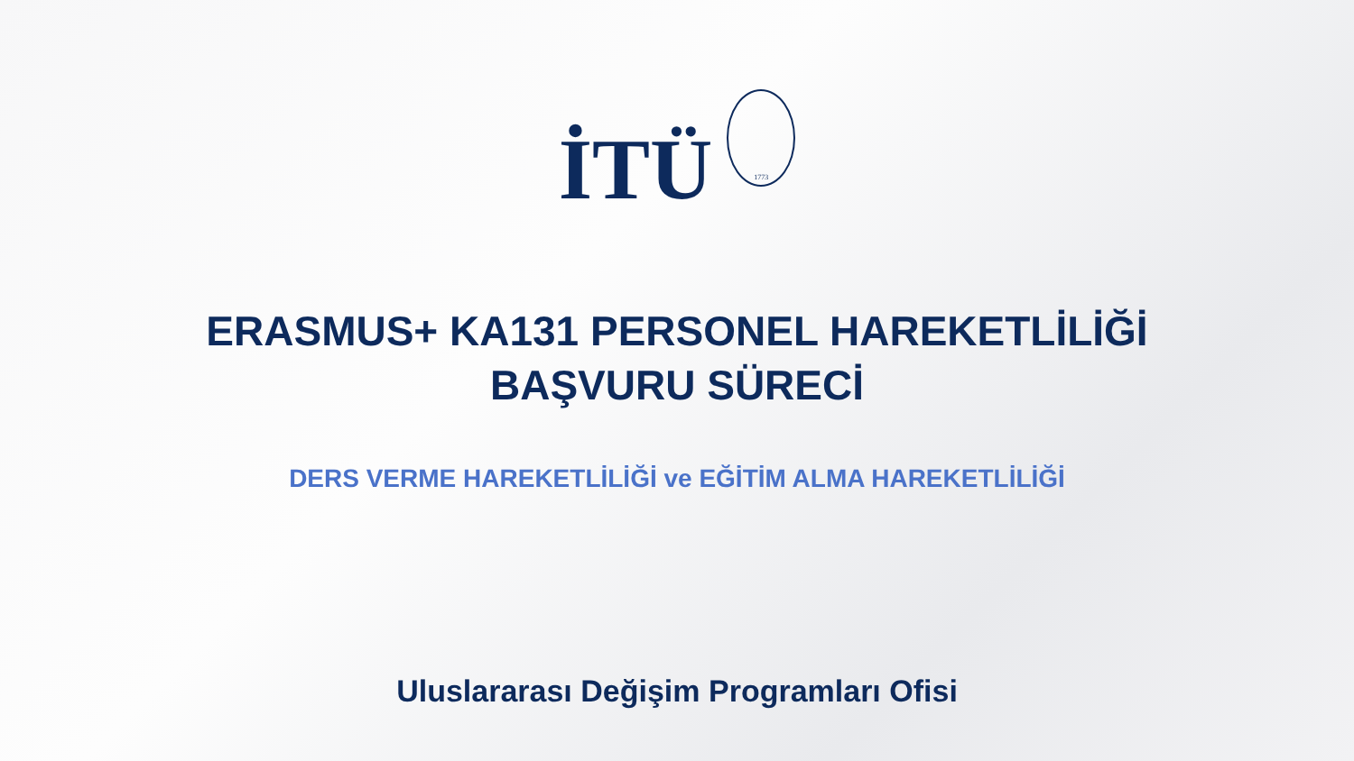İTÜ
1773
ERASMUS+ KA131 PERSONEL HAREKETLİLİĞİ
BAŞVURU SÜRECİ
DERS VERME HAREKETLİLİĞİ ve EĞİTİM ALMA HAREKETLİLİĞİ
Uluslararası Değişim Programları Ofisi